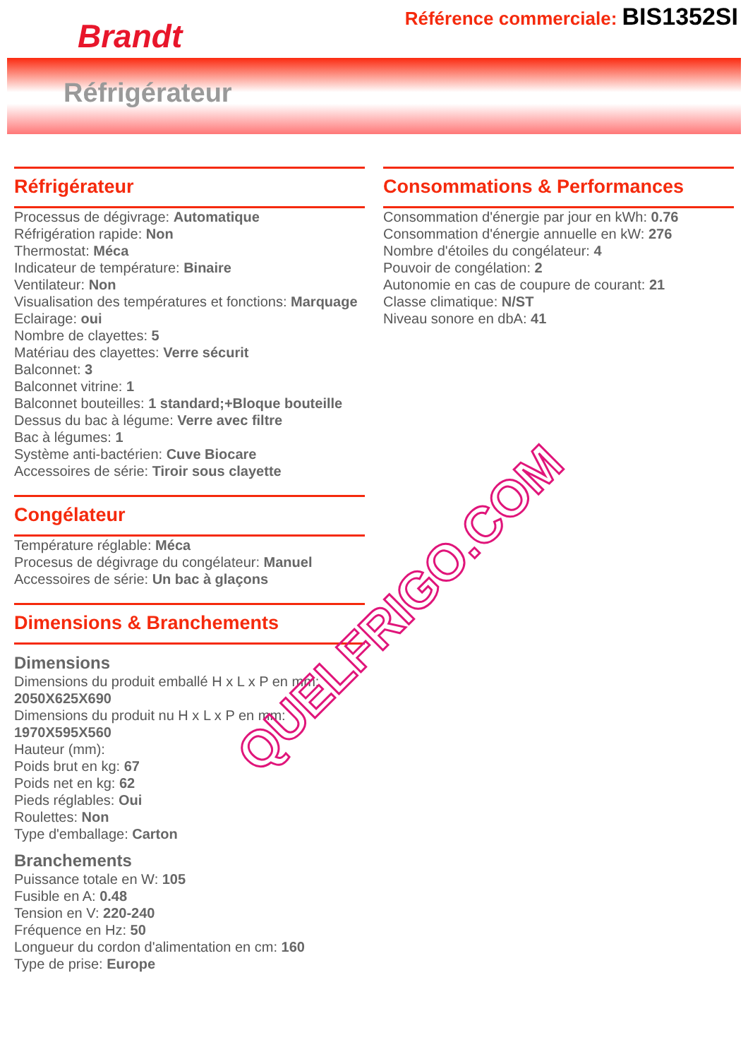Brandt
Référence commerciale: BIS1352SI
Réfrigérateur
Réfrigérateur
Processus de dégivrage: Automatique
Réfrigération rapide: Non
Thermostat: Méca
Indicateur de température: Binaire
Ventilateur: Non
Visualisation des températures et fonctions: Marquage
Eclairage: oui
Nombre de clayettes: 5
Matériau des clayettes: Verre sécurit
Balconnet: 3
Balconnet vitrine: 1
Balconnet bouteilles: 1 standard;+Bloque bouteille
Dessus du bac à légume: Verre avec filtre
Bac à légumes: 1
Système anti-bactérien: Cuve Biocare
Accessoires de série: Tiroir sous clayette
Congélateur
Température réglable: Méca
Procesus de dégivrage du congélateur: Manuel
Accessoires de série: Un bac à glaçons
Dimensions & Branchements
Dimensions
Dimensions du produit emballé H x L x P en mm: 2050X625X690
Dimensions du produit nu H x L x P en mm: 1970X595X560
Hauteur (mm):
Poids brut en kg: 67
Poids net en kg: 62
Pieds réglables: Oui
Roulettes: Non
Type d'emballage: Carton
Branchements
Puissance totale en W: 105
Fusible en A: 0.48
Tension en V: 220-240
Fréquence en Hz: 50
Longueur du cordon d'alimentation en cm: 160
Type de prise: Europe
Consommations & Performances
Consommation d'énergie par jour en kWh: 0.76
Consommation d'énergie annuelle en kW: 276
Nombre d'étoiles du congélateur: 4
Pouvoir de congélation: 2
Autonomie en cas de coupure de courant: 21
Classe climatique: N/ST
Niveau sonore en dbA: 41
QUELFRIGO.COM